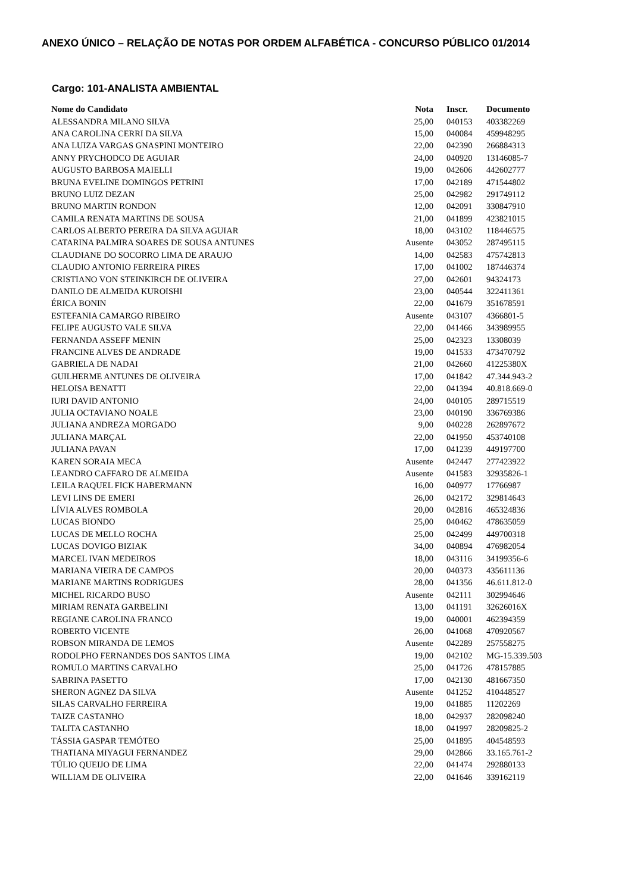ANEXO ÚNICO – RELAÇÃO DE NOTAS POR ORDEM ALFABÉTICA - CONCURSO PÚBLICO 01/2014
Cargo: 101-ANALISTA AMBIENTAL
| Nome do Candidato | Nota | Inscr. | Documento |
| --- | --- | --- | --- |
| ALESSANDRA MILANO SILVA | 25,00 | 040153 | 403382269 |
| ANA CAROLINA CERRI DA SILVA | 15,00 | 040084 | 459948295 |
| ANA LUIZA VARGAS GNASPINI MONTEIRO | 22,00 | 042390 | 266884313 |
| ANNY PRYCHODCO DE AGUIAR | 24,00 | 040920 | 13146085-7 |
| AUGUSTO BARBOSA MAIELLI | 19,00 | 042606 | 442602777 |
| BRUNA EVELINE DOMINGOS PETRINI | 17,00 | 042189 | 471544802 |
| BRUNO LUIZ DEZAN | 25,00 | 042982 | 291749112 |
| BRUNO MARTIN RONDON | 12,00 | 042091 | 330847910 |
| CAMILA RENATA MARTINS DE SOUSA | 21,00 | 041899 | 423821015 |
| CARLOS ALBERTO PEREIRA DA SILVA AGUIAR | 18,00 | 043102 | 118446575 |
| CATARINA PALMIRA SOARES DE SOUSA ANTUNES | Ausente | 043052 | 287495115 |
| CLAUDIANE DO SOCORRO LIMA DE ARAUJO | 14,00 | 042583 | 475742813 |
| CLAUDIO ANTONIO FERREIRA PIRES | 17,00 | 041002 | 187446374 |
| CRISTIANO VON STEINKIRCH DE OLIVEIRA | 27,00 | 042601 | 94324173 |
| DANILO DE ALMEIDA KUROISHI | 23,00 | 040544 | 322411361 |
| ÉRICA BONIN | 22,00 | 041679 | 351678591 |
| ESTEFANIA CAMARGO RIBEIRO | Ausente | 043107 | 4366801-5 |
| FELIPE AUGUSTO VALE SILVA | 22,00 | 041466 | 343989955 |
| FERNANDA ASSEFF MENIN | 25,00 | 042323 | 13308039 |
| FRANCINE ALVES DE ANDRADE | 19,00 | 041533 | 473470792 |
| GABRIELA DE NADAI | 21,00 | 042660 | 41225380X |
| GUILHERME ANTUNES DE OLIVEIRA | 17,00 | 041842 | 47.344.943-2 |
| HELOISA BENATTI | 22,00 | 041394 | 40.818.669-0 |
| IURI DAVID ANTONIO | 24,00 | 040105 | 289715519 |
| JULIA OCTAVIANO NOALE | 23,00 | 040190 | 336769386 |
| JULIANA ANDREZA MORGADO | 9,00 | 040228 | 262897672 |
| JULIANA MARÇAL | 22,00 | 041950 | 453740108 |
| JULIANA PAVAN | 17,00 | 041239 | 449197700 |
| KAREN SORAIA MECA | Ausente | 042447 | 277423922 |
| LEANDRO CAFFARO DE ALMEIDA | Ausente | 041583 | 32935826-1 |
| LEILA RAQUEL FICK HABERMANN | 16,00 | 040977 | 17766987 |
| LEVI LINS DE EMERI | 26,00 | 042172 | 329814643 |
| LÍVIA ALVES ROMBOLA | 20,00 | 042816 | 465324836 |
| LUCAS BIONDO | 25,00 | 040462 | 478635059 |
| LUCAS DE MELLO ROCHA | 25,00 | 042499 | 449700318 |
| LUCAS DOVIGO BIZIAK | 34,00 | 040894 | 476982054 |
| MARCEL IVAN MEDEIROS | 18,00 | 043116 | 34199356-6 |
| MARIANA VIEIRA DE CAMPOS | 20,00 | 040373 | 435611136 |
| MARIANE MARTINS RODRIGUES | 28,00 | 041356 | 46.611.812-0 |
| MICHEL RICARDO BUSO | Ausente | 042111 | 302994646 |
| MIRIAM RENATA GARBELINI | 13,00 | 041191 | 32626016X |
| REGIANE CAROLINA FRANCO | 19,00 | 040001 | 462394359 |
| ROBERTO VICENTE | 26,00 | 041068 | 470920567 |
| ROBSON MIRANDA DE LEMOS | Ausente | 042289 | 257558275 |
| RODOLPHO FERNANDES DOS SANTOS LIMA | 19,00 | 042102 | MG-15.339.503 |
| ROMULO MARTINS CARVALHO | 25,00 | 041726 | 478157885 |
| SABRINA PASETTO | 17,00 | 042130 | 481667350 |
| SHERON AGNEZ DA SILVA | Ausente | 041252 | 410448527 |
| SILAS CARVALHO FERREIRA | 19,00 | 041885 | 11202269 |
| TAIZE CASTANHO | 18,00 | 042937 | 282098240 |
| TALITA CASTANHO | 18,00 | 041997 | 28209825-2 |
| TÁSSIA GASPAR TEMÓTEO | 25,00 | 041895 | 404548593 |
| THATIANA MIYAGUI FERNANDEZ | 29,00 | 042866 | 33.165.761-2 |
| TÚLIO QUEIJO DE LIMA | 22,00 | 041474 | 292880133 |
| WILLIAM DE OLIVEIRA | 22,00 | 041646 | 339162119 |